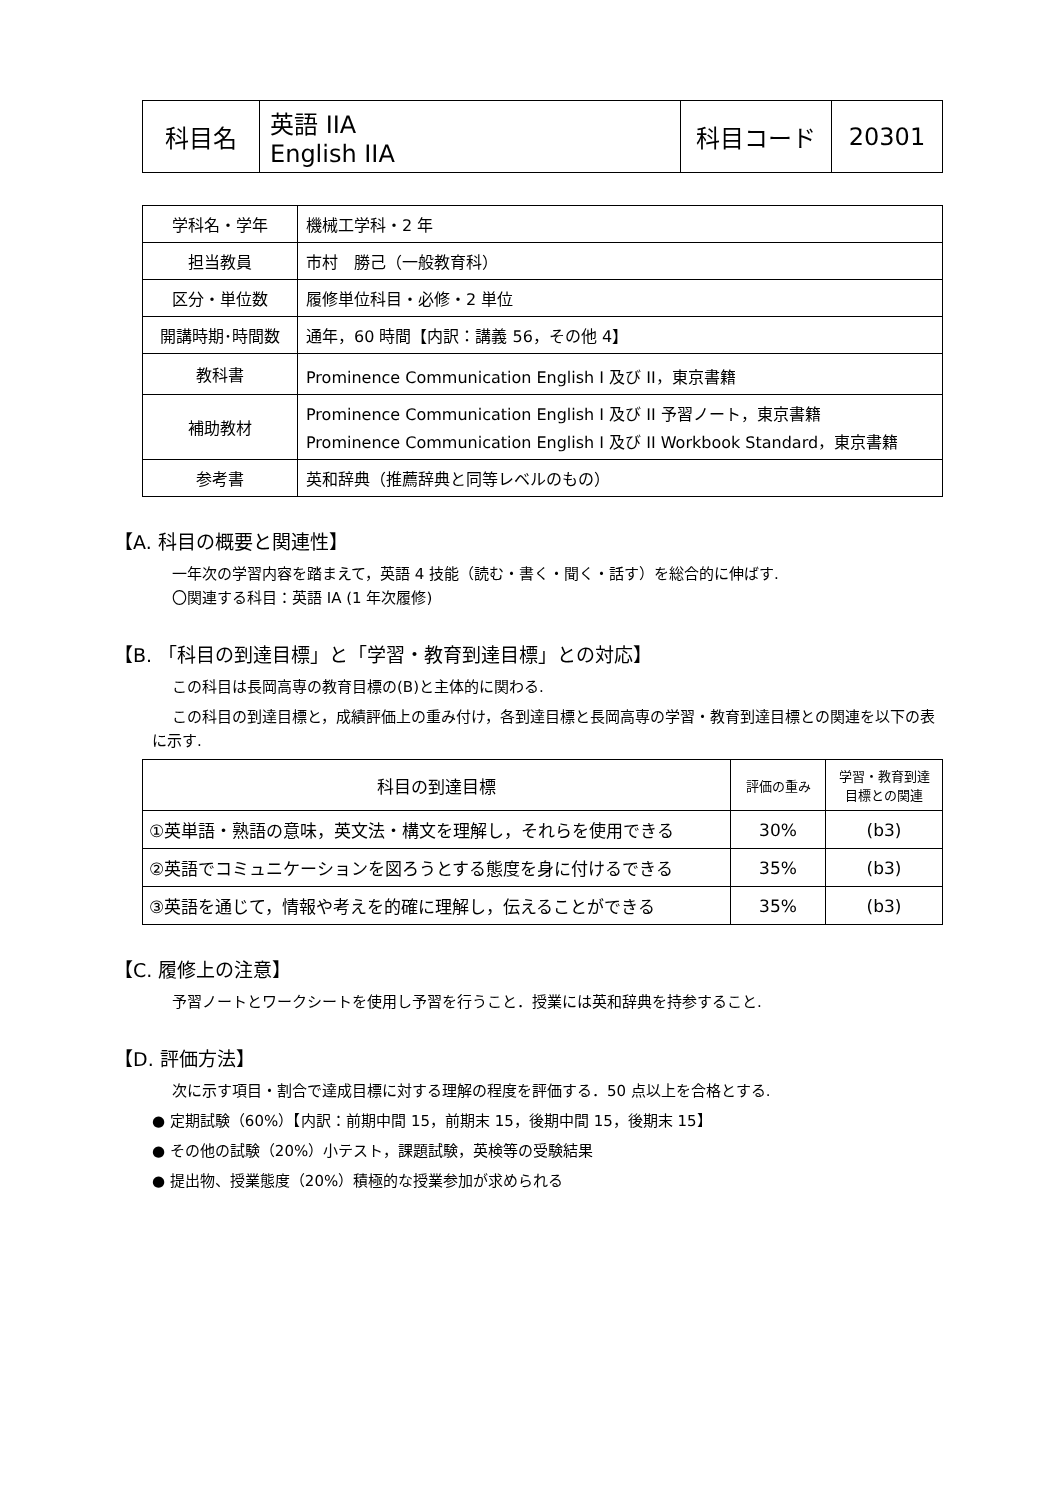| 科目名 | 英語 IIA English IIA | 科目コード | 20301 |
| 学科名・学年 | 機械工学科・2 年 |
| 担当教員 | 市村 勝己（一般教育科） |
| 区分・単位数 | 履修単位科目・必修・2 単位 |
| 開講時期･時間数 | 通年，60 時間【内訳：講義 56，その他 4】 |
| 教科書 | Prominence Communication English I 及び II，東京書籍 |
| 補助教材 | Prominence Communication English I 及び II 予習ノート，東京書籍 Prominence Communication English I 及び II Workbook Standard，東京書籍 |
| 参考書 | 英和辞典（推薦辞典と同等レベルのもの） |
【A. 科目の概要と関連性】
一年次の学習内容を踏まえて，英語 4 技能（読む・書く・聞く・話す）を総合的に伸ばす.
〇関連する科目：英語 IA (1 年次履修)
【B. 「科目の到達目標」と「学習・教育到達目標」との対応】
この科目は長岡高専の教育目標の(B)と主体的に関わる.
この科目の到達目標と，成績評価上の重み付け，各到達目標と長岡高専の学習・教育到達目標との関連を以下の表に示す.
| 科目の到達目標 | 評価の重み | 学習・教育到達 目標との関連 |
| --- | --- | --- |
| ①英単語・熟語の意味，英文法・構文を理解し，それらを使用できる | 30% | (b3) |
| ②英語でコミュニケーションを図ろうとする態度を身に付けるできる | 35% | (b3) |
| ③英語を通じて，情報や考えを的確に理解し，伝えることができる | 35% | (b3) |
【C. 履修上の注意】
予習ノートとワークシートを使用し予習を行うこと．授業には英和辞典を持参すること.
【D. 評価方法】
次に示す項目・割合で達成目標に対する理解の程度を評価する．50 点以上を合格とする.
● 定期試験（60%）【内訳：前期中間 15，前期末 15，後期中間 15，後期末 15】
● その他の試験（20%）小テスト，課題試験，英検等の受験結果
● 提出物、授業態度（20%）積極的な授業参加が求められる